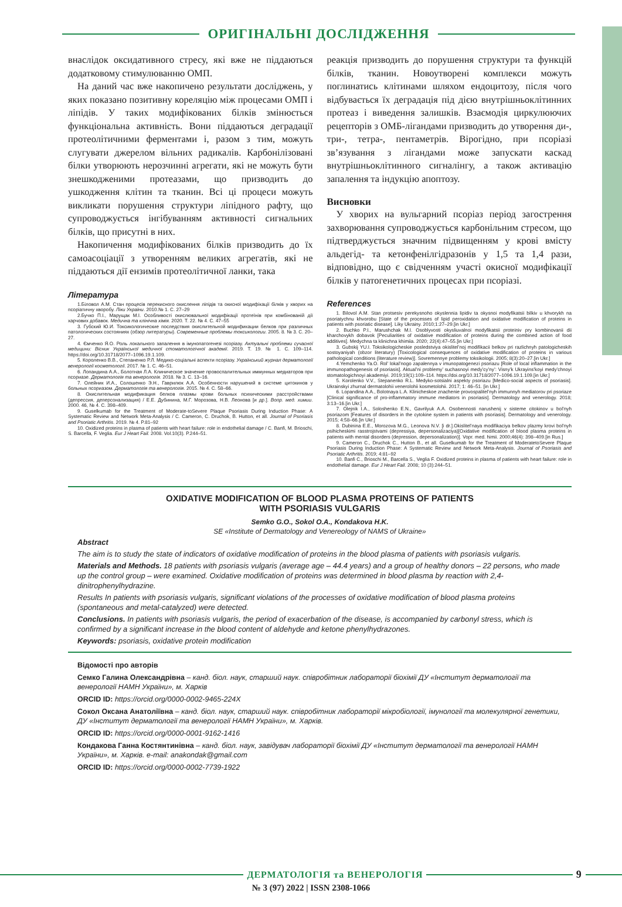ОРИГІНАЛЬНІ ДОСЛІДЖЕННЯ
внаслідок оксидативного стресу, які вже не піддаються додатковому стимулюванню ОМП.
На даний час вже накопичено результати досліджень, у яких показано позитивну кореляцію між процесами ОМП і ліпідів. У таких модифікованих білків змінюється функціональна активність. Вони піддаються деградації протеолітичними ферментами і, разом з тим, можуть слугувати джерелом вільних радикалів. Карбонілізовані білки утворюють нерозчинні агрегати, які не можуть бути знешкодженими протеазами, що призводить до ушкодження клітин та тканин. Всі ці процеси можуть викликати порушення структури ліпідного рафту, що супроводжується інгібуванням активності сигнальних білків, що присутні в них.
Накопичення модифікованих білків призводить до їх самоасоціації з утворенням великих агрегатів, які не піддаються дії ензимів протеолітичної ланки, така
Література
1.Біловол А.М. Стан процесів перекисного окислення ліпідів та окисної модифікації білків у хворих на псоріатичну хворобу. Ліки України. 2010.№ 1. С. 27–29
2.Бучко П.І., Марущак М.І. Особливості окислювальної модифікації протеїнів при комбінованій дії харчових добавок. Медична та клінічна хімія. 2020. Т. 22. № 4. С. 47–55
3. Губский Ю.И. Токсикологические последствия окислительной модификации белков при различных патологических состояниях (обзор литературы). Современные проблемы токсикологии. 2005. 8. № 3. С. 20–27.
4. Ємченко Я.О. Роль локального запалення в імунопатогенезі псоріазу. Актуальні проблеми сучасної медицини: Вісник Української медичної стоматологічної академії. 2019. Т. 19. № 1. С. 109–114. https://doi.org/10.31718/2077–1096.19.1.109.
5. Короленко В.В., Степаненко Р.Л. Медико-соціальні аспекти псоріазу. Український журнал дерматології венерології косметології. 2017. № 1. С. 46–51.
6. Лопандина А.А., Болотная Л.А. Клиническое значение провоспалительных иммунных медиаторов при псориазе. Дерматологія та венерологія. 2018. № 3. С. 13–16.
7. Олейник И.А., Солошенко Э.Н., Гаврилюк А.А. Особенности нарушений в системе цитокинов у больных псориазом. Дерматологія та венерологія. 2015. № 4. С. 58–66.
8. Окислительная модификация белков плазмы крови больных психическими расстройствами (депрессия, деперсонализация) / Е.Е. Дубинина, М.Г. Морозова, Н.В. Леонова [и др.]. Вопр. мед. химии. 2000. 46, № 4. С. 398–409.
9. Guselkumab for the Treatment of Moderate-toSevere Plaque Psoriasis During Induction Phase: A Systematic Review and Network Meta-Analysis / C. Cameron, C. Druchok, B. Hutton, et all. Journal of Psoriasis and Psoriatic Arthritis. 2019. № 4. P.81–92
10. Oxidized proteins in plasma of patients with heart failure: role in endothelial damage / C. Banfi, M. Brioschi, S. Barcella, F. Veglia. Eur J Heart Fail. 2008. Vol.10(3). P.244–51.
реакція призводить до порушення структури та функцій білків, тканин. Новоутворені комплекси можуть поглинатись клітинами шляхом ендоцитозу, після чого відбувається їх деградація під дією внутрішньоклітинних протеаз і виведення залишків. Взаємодія циркулюючих рецепторів з ОМБ-лігандами призводить до утворення ди-, три-, тетра-, пентаметрів. Вірогідно, при псоріазі зв’язування з лігандами може запускати каскад внутрішньоклітинного сигналінгу, а також активацію запалення та індукцію апоптозу.
Висновки
У хворих на вульгарний псоріаз період загострення захворювання супроводжується карбонільним стресом, що підтверджується значним підвищенням у крові вмісту альдегід- та кетонфенілгідразонів у 1,5 та 1,4 рази, відповідно, що є свідченням участі окисної модифікації білків у патогенетичних процесах при псоріазі.
References
1. Bilovol A.M. Stan protsesiv perekysnoho okyslennia lipidiv ta okysnoi modyfikatsii bilkiv u khvorykh na psoriatychnu khvorobu [State of the processes of lipid peroxidation and oxidative modification of proteins in patients with psoriatic disease]. Liky Ukrainy. 2010;1:27–29.[in Ukr.]
2. Buchko P.I., Marushchak M.I. Osoblyvosti okysliuvalnoi modyfikatsii proteiniv pry kombinovanii dii kharchovykh dobavok [Peculiarities of oxidative modification of proteins during the combined action of food additives]. Medychna ta klinichna khimiia. 2020; 22(4):47–55.[in Ukr.]
3. Gubskij YU.I. Toksikologicheskie posledstviya okislitel’noj modifikacii belkov pri razlichnyh patologicheskih sostoyaniyah (obzor literatury) [Toxicological consequences of oxidative modification of proteins in various pathological conditions (literature review)]. Sovremennye problemy toksikologii. 2005; 8(3):20–27.[in Ukr.]
4.Yemchenko Ya.O. Rol’ lokal’nogo zapalennya v imunopatogenezi psoriazu [Role of local inflammation in the immunopathogenesis of psoriasis]. Aktual’ni problemy’ suchasnoyi medy’cy’ny’: Visny’k Ukrayins’koyi medy’chnoyi stomatologichnoyi akademiyi. 2019;19(1):109–114. https://doi.org/10.31718/2077–1096.19.1.109.[in Ukr.]
5. Korolenko V.V., Stepanenko R.L. Medyko-sotsialni aspekty psoriazu [Medico-social aspects of psoriasis]. Ukrainskyi zhurnal dermatolohii venerolohii kosmetolohii. 2017; 1: 46–51. [in Ukr.]
6. Lopandina A.A., Bolotnaya L.A. Klinicheskoe znachenie provospalitel’nyh immunnyh mediatorov pri psoriaze [Clinical significance of pro-inflammatory immune mediators in psoriasis]. Dermatology and venerology. 2018; 3:13–16.[in Ukr.]
7. Olejnik I.A., Soloshenko E.N., Gavrilyuk A.A. Osobennosti narushenij v sisteme citokinov u bol’nyh psoriazom [Features of disorders in the cytokine system in patients with psoriasis]. Dermatology and venerology. 2015; 4:58–66.[in Ukr.]
8. Dubinina E.E., Morozova M.G., Leonova N.V. [i dr.].Okislitel’naya modifikaciya belkov plazmy krovi bol’nyh psihicheskimi rasstrojstvami (depressiya, depersonalizaciya)[Oxidative modification of blood plasma proteins in patients with mental disorders (depression, depersonalization)]. Vopr. med. himii. 2000;46(4): 398–409.[in Rus.]
9. Cameron C., Druchok C., Hutton B., et all. Guselkumab for the Treatment of ModeratetoSevere Plaque Psoriasis During Induction Phase: A Systematic Review and Network Meta-Analysis. Journal of Psoriasis and Psoriatic Arthritis. 2019; 4:81–92
10. Banfi C., Brioschi M., Barcella S., Veglia F. Oxidized proteins in plasma of patients with heart failure: role in endothelial damage. Eur J Heart Fail. 2008; 10 (3):244–51.
OXIDATIVE MODIFICATION OF BLOOD PLASMA PROTEINS OF PATIENTS
WITH PSORIASIS VULGARIS
Semko G.O., Sokol O.A., Kondakova H.K.
SE «Institute of Dermatology and Venereology of NAMS of Ukraine»
Abstract
The aim is to study the state of indicators of oxidative modification of proteins in the blood plasma of patients with psoriasis vulgaris.
Materials and Methods. 18 patients with psoriasis vulgaris (average age – 44.4 years) and a group of healthy donors – 22 persons, who made up the control group – were examined. Oxidative modification of proteins was determined in blood plasma by reaction with 2,4-dinitrophenylhydrazine.
Results In patients with psoriasis vulgaris, significant violations of the processes of oxidative modification of blood plasma proteins (spontaneous and metal-catalyzed) were detected.
Conclusions. In patients with psoriasis vulgaris, the period of exacerbation of the disease, is accompanied by carbonyl stress, which is confirmed by a significant increase in the blood content of aldehyde and ketone phenylhydrazones.
Keywords: psoriasis, oxidative protein modification
Відомості про авторів
Семко Галина Олександрівна – канд. біол. наук, старший наук. співробітник лабораторії біохімії ДУ «Інститут дерматології та венерології НАМН України», м. Харків
ORCID ID: https://orcid.org/0000-0002-9465-224X
Сокол Оксана Анатоліївна – канд. біол. наук, старший наук. співробітник лабораторії мікробіології, імунології та молекулярної генетики, ДУ «Інститут дерматології та венерології НАМН України», м. Харків.
ORCID ID: https://orcid.org/0000-0001-9162-1416
Кондакова Ганна Костянтинівна – канд. біол. наук, завідувач лабораторії біохімії ДУ «Інститут дерматології та венерології НАМН України», м. Харків. e-mail: anakondak@gmail.com
ORCID ID: https://orcid.org/0000-0002-7739-1922
ДЕРМАТОЛОГІЯ та ВЕНЕРОЛОГІЯ 9
№ 3 (97) 2022 | ISSN 2308-1066